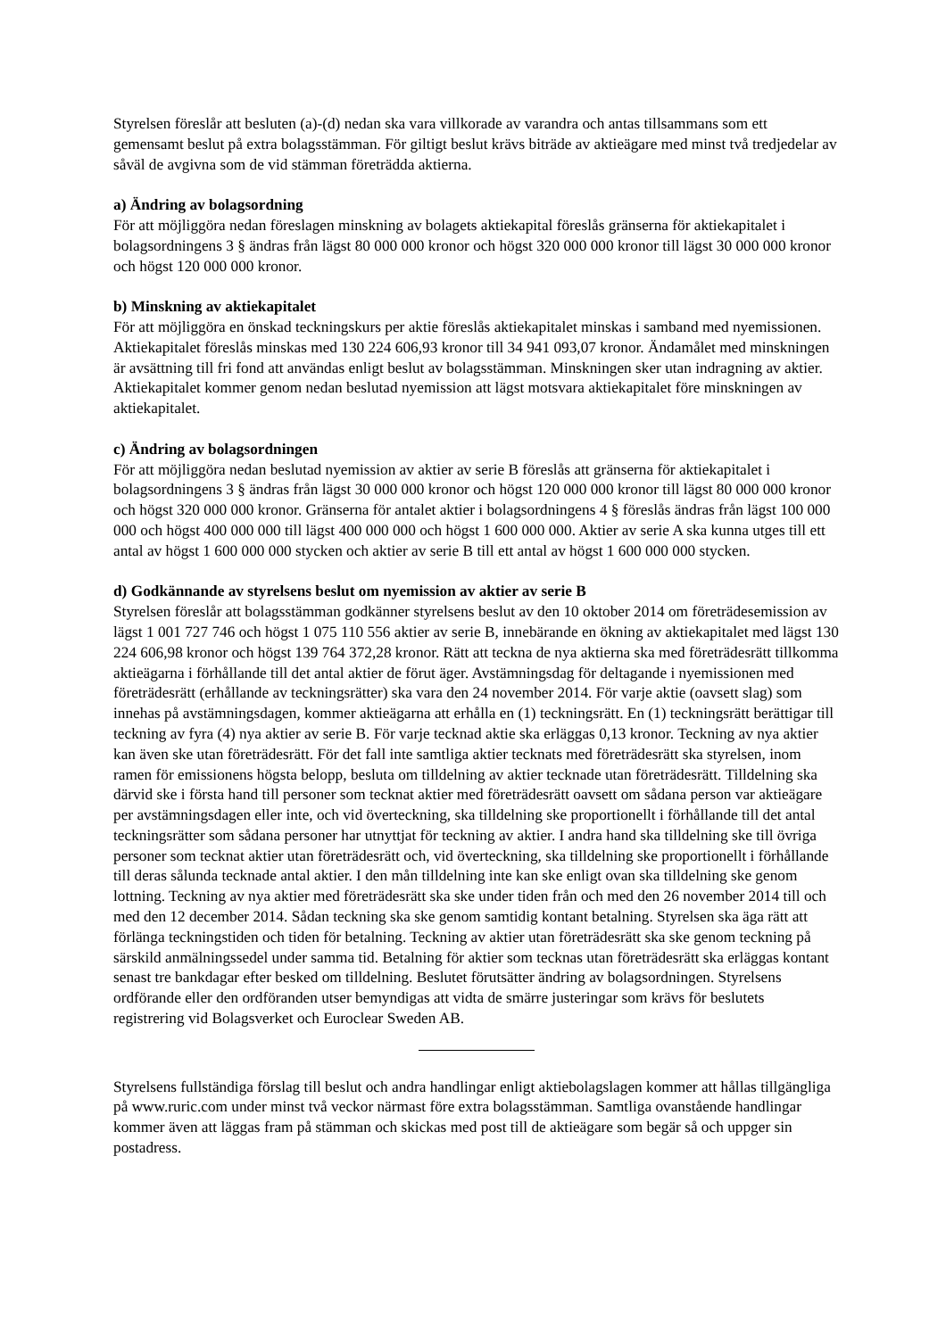Styrelsen föreslår att besluten (a)-(d) nedan ska vara villkorade av varandra och antas tillsammans som ett gemensamt beslut på extra bolagsstämman. För giltigt beslut krävs biträde av aktieägare med minst två tredjedelar av såväl de avgivna som de vid stämman företrädda aktierna.
a) Ändring av bolagsordning
För att möjliggöra nedan föreslagen minskning av bolagets aktiekapital föreslås gränserna för aktiekapitalet i bolagsordningens 3 § ändras från lägst 80 000 000 kronor och högst 320 000 000 kronor till lägst 30 000 000 kronor och högst 120 000 000 kronor.
b) Minskning av aktiekapitalet
För att möjliggöra en önskad teckningskurs per aktie föreslås aktiekapitalet minskas i samband med nyemissionen. Aktiekapitalet föreslås minskas med 130 224 606,93 kronor till 34 941 093,07 kronor. Ändamålet med minskningen är avsättning till fri fond att användas enligt beslut av bolagsstämman. Minskningen sker utan indragning av aktier. Aktiekapitalet kommer genom nedan beslutad nyemission att lägst motsvara aktiekapitalet före minskningen av aktiekapitalet.
c) Ändring av bolagsordningen
För att möjliggöra nedan beslutad nyemission av aktier av serie B föreslås att gränserna för aktiekapitalet i bolagsordningens 3 § ändras från lägst 30 000 000 kronor och högst 120 000 000 kronor till lägst 80 000 000 kronor och högst 320 000 000 kronor. Gränserna för antalet aktier i bolagsordningens 4 § föreslås ändras från lägst 100 000 000 och högst 400 000 000 till lägst 400 000 000 och högst 1 600 000 000. Aktier av serie A ska kunna utges till ett antal av högst 1 600 000 000 stycken och aktier av serie B till ett antal av högst 1 600 000 000 stycken.
d) Godkännande av styrelsens beslut om nyemission av aktier av serie B
Styrelsen föreslår att bolagsstämman godkänner styrelsens beslut av den 10 oktober 2014 om företrädesemission av lägst 1 001 727 746 och högst 1 075 110 556 aktier av serie B, innebärande en ökning av aktiekapitalet med lägst 130 224 606,98 kronor och högst 139 764 372,28 kronor. Rätt att teckna de nya aktierna ska med företrädesrätt tillkomma aktieägarna i förhållande till det antal aktier de förut äger. Avstämningsdag för deltagande i nyemissionen med företrädesrätt (erhållande av teckningsrätter) ska vara den 24 november 2014. För varje aktie (oavsett slag) som innehas på avstämningsdagen, kommer aktieägarna att erhålla en (1) teckningsrätt. En (1) teckningsrätt berättigar till teckning av fyra (4) nya aktier av serie B. För varje tecknad aktie ska erläggas 0,13 kronor. Teckning av nya aktier kan även ske utan företrädesrätt. För det fall inte samtliga aktier tecknats med företrädesrätt ska styrelsen, inom ramen för emissionens högsta belopp, besluta om tilldelning av aktier tecknade utan företrädesrätt. Tilldelning ska därvid ske i första hand till personer som tecknat aktier med företrädesrätt oavsett om sådana person var aktieägare per avstämningsdagen eller inte, och vid överteckning, ska tilldelning ske proportionellt i förhållande till det antal teckningsrätter som sådana personer har utnyttjat för teckning av aktier. I andra hand ska tilldelning ske till övriga personer som tecknat aktier utan företrädesrätt och, vid överteckning, ska tilldelning ske proportionellt i förhållande till deras sålunda tecknade antal aktier. I den mån tilldelning inte kan ske enligt ovan ska tilldelning ske genom lottning. Teckning av nya aktier med företrädesrätt ska ske under tiden från och med den 26 november 2014 till och med den 12 december 2014. Sådan teckning ska ske genom samtidig kontant betalning. Styrelsen ska äga rätt att förlänga teckningstiden och tiden för betalning. Teckning av aktier utan företrädesrätt ska ske genom teckning på särskild anmälningssedel under samma tid. Betalning för aktier som tecknas utan företrädesrätt ska erläggas kontant senast tre bankdagar efter besked om tilldelning. Beslutet förutsätter ändring av bolagsordningen. Styrelsens ordförande eller den ordföranden utser bemyndigas att vidta de smärre justeringar som krävs för beslutets registrering vid Bolagsverket och Euroclear Sweden AB.
Styrelsens fullständiga förslag till beslut och andra handlingar enligt aktiebolagslagen kommer att hållas tillgängliga på www.ruric.com under minst två veckor närmast före extra bolagsstämman. Samtliga ovanstående handlingar kommer även att läggas fram på stämman och skickas med post till de aktieägare som begär så och uppger sin postadress.